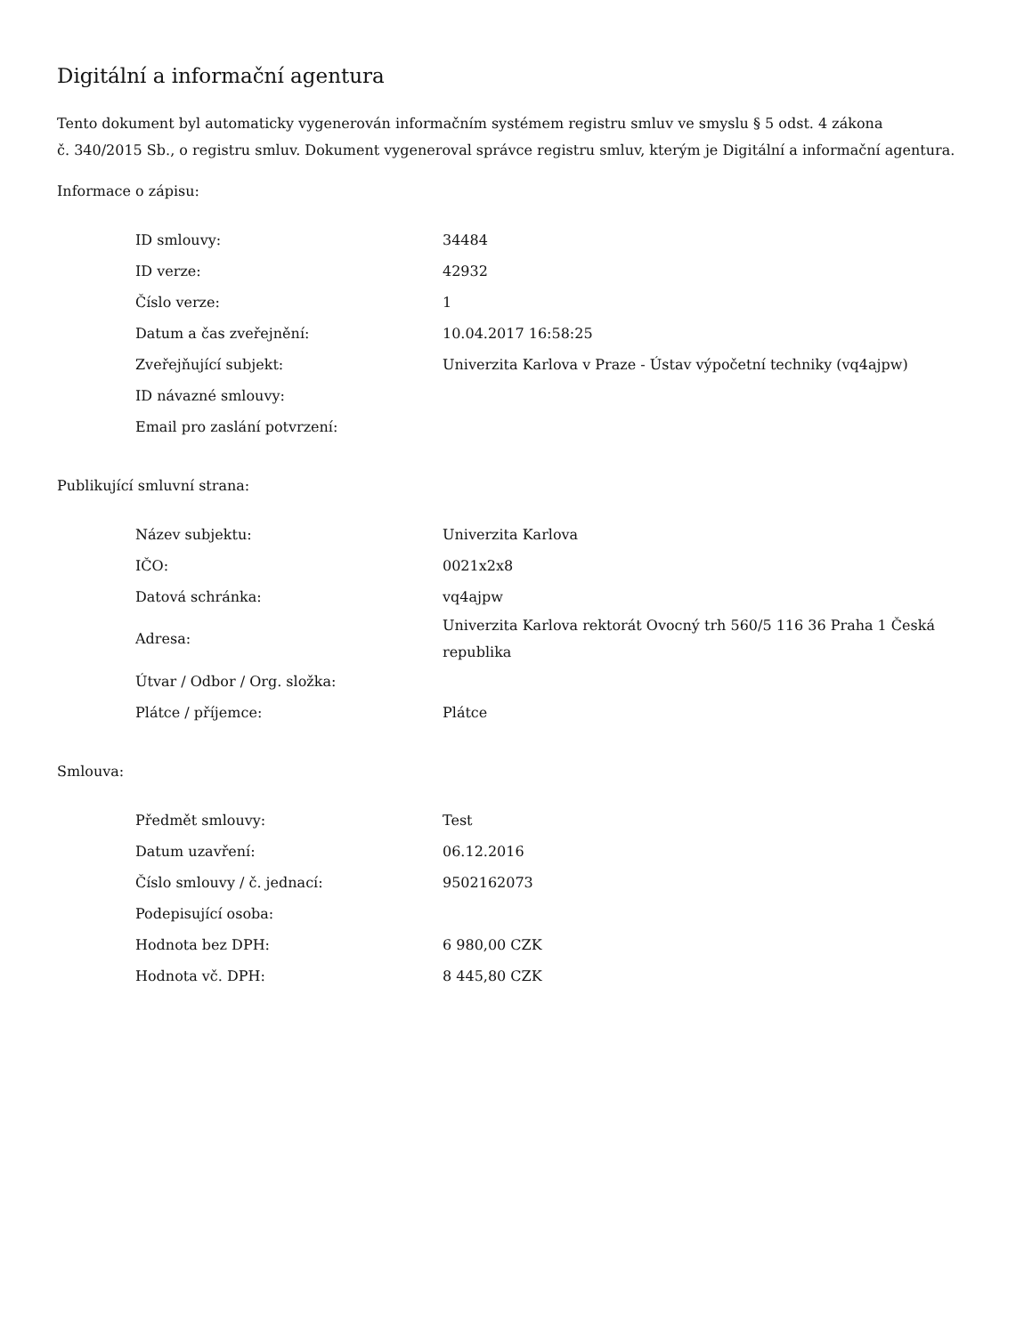Digitální a informační agentura
Tento dokument byl automaticky vygenerován informačním systémem registru smluv ve smyslu § 5 odst. 4 zákona
č. 340/2015 Sb., o registru smluv. Dokument vygeneroval správce registru smluv, kterým je Digitální a informační agentura.
Informace o zápisu:
| ID smlouvy: | 34484 |
| ID verze: | 42932 |
| Číslo verze: | 1 |
| Datum a čas zveřejnění: | 10.04.2017 16:58:25 |
| Zveřejňující subjekt: | Univerzita Karlova v Praze - Ústav výpočetní techniky (vq4ajpw) |
| ID návazné smlouvy: | |
| Email pro zaslání potvrzení: | |
Publikující smluvní strana:
| Název subjektu: | Univerzita Karlova |
| IČO: | 0021x2x8 |
| Datová schránka: | vq4ajpw |
| Adresa: | Univerzita Karlova rektorát Ovocný trh 560/5 116 36 Praha 1 Česká republika |
| Útvar / Odbor / Org. složka: | |
| Plátce / příjemce: | Plátce |
Smlouva:
| Předmět smlouvy: | Test |
| Datum uzavření: | 06.12.2016 |
| Číslo smlouvy / č. jednací: | 9502162073 |
| Podepisující osoba: | |
| Hodnota bez DPH: | 6 980,00 CZK |
| Hodnota vč. DPH: | 8 445,80 CZK |